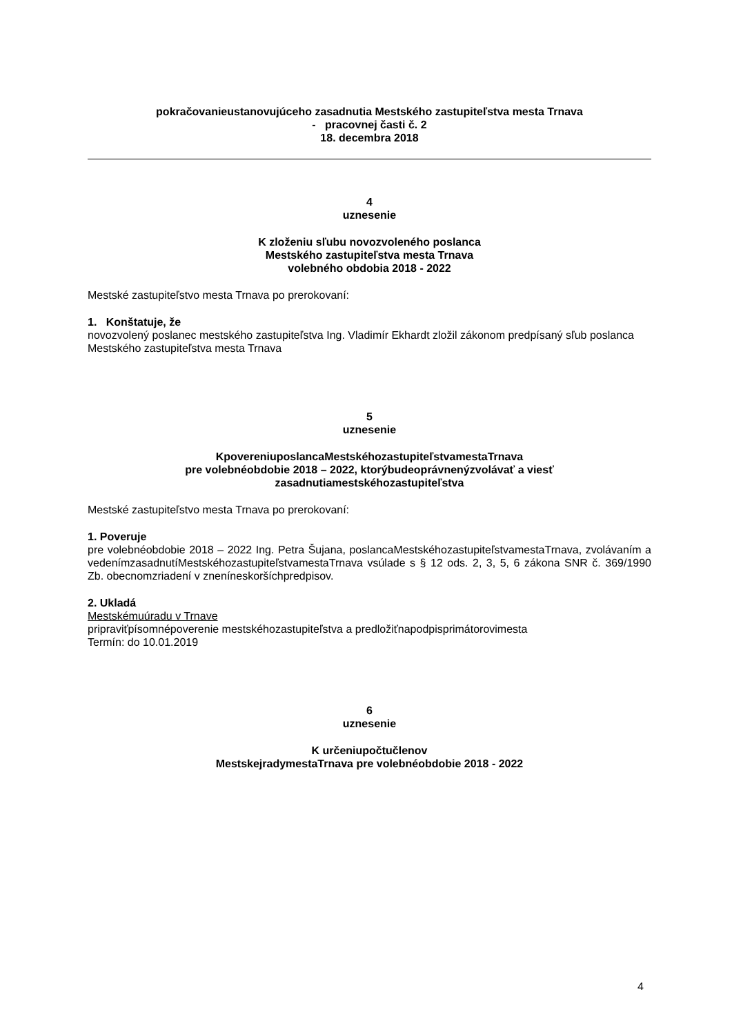pokračovanieustanovujúceho zasadnutia Mestského zastupiteľstva mesta Trnava
- pracovnej časti č. 2
18. decembra 2018
4
uznesenie
K zloženiu sľubu novozvoleného poslanca
Mestského zastupiteľstva mesta Trnava
volebného obdobia 2018 - 2022
Mestské zastupiteľstvo mesta Trnava po prerokovaní:
1. Konštatuje, že
novozvolený poslanec mestského zastupiteľstva Ing. Vladimír Ekhardt zložil zákonom predpísaný sľub poslanca Mestského zastupiteľstva mesta Trnava
5
uznesenie
KpovereniuposlancaMestskéhozastupiteľstvamestaTrnava
pre volebnéobdobie 2018 – 2022, ktorýbudeoprávnenýzvolávať a viesť
zasadnutiamestskéhozastupiteľstva
Mestské zastupiteľstvo mesta Trnava po prerokovaní:
1. Poveruje
pre volebnéobdobie 2018 – 2022 Ing. Petra Šujana, poslancaMestskéhozastupiteľstvamestaTrnava, zvolávaním a vedenímzasadnutíMestskéhozastupiteľstvamestaTrnava vsúlade s § 12 ods. 2, 3, 5, 6 zákona SNR č. 369/1990 Zb. obecnomzriadení v zneníneskoršíchpredpisov.
2. Ukladá
Mestskémuúradu v Trnave
pripraviťpísomnépoverenie mestskéhozastupiteľstva a predložiťnapodpisprimátorovimesta
Termín: do 10.01.2019
6
uznesenie
K určeniupočtučlenov
MestskejradymestaTrnava pre volebnéobdobie 2018 - 2022
4